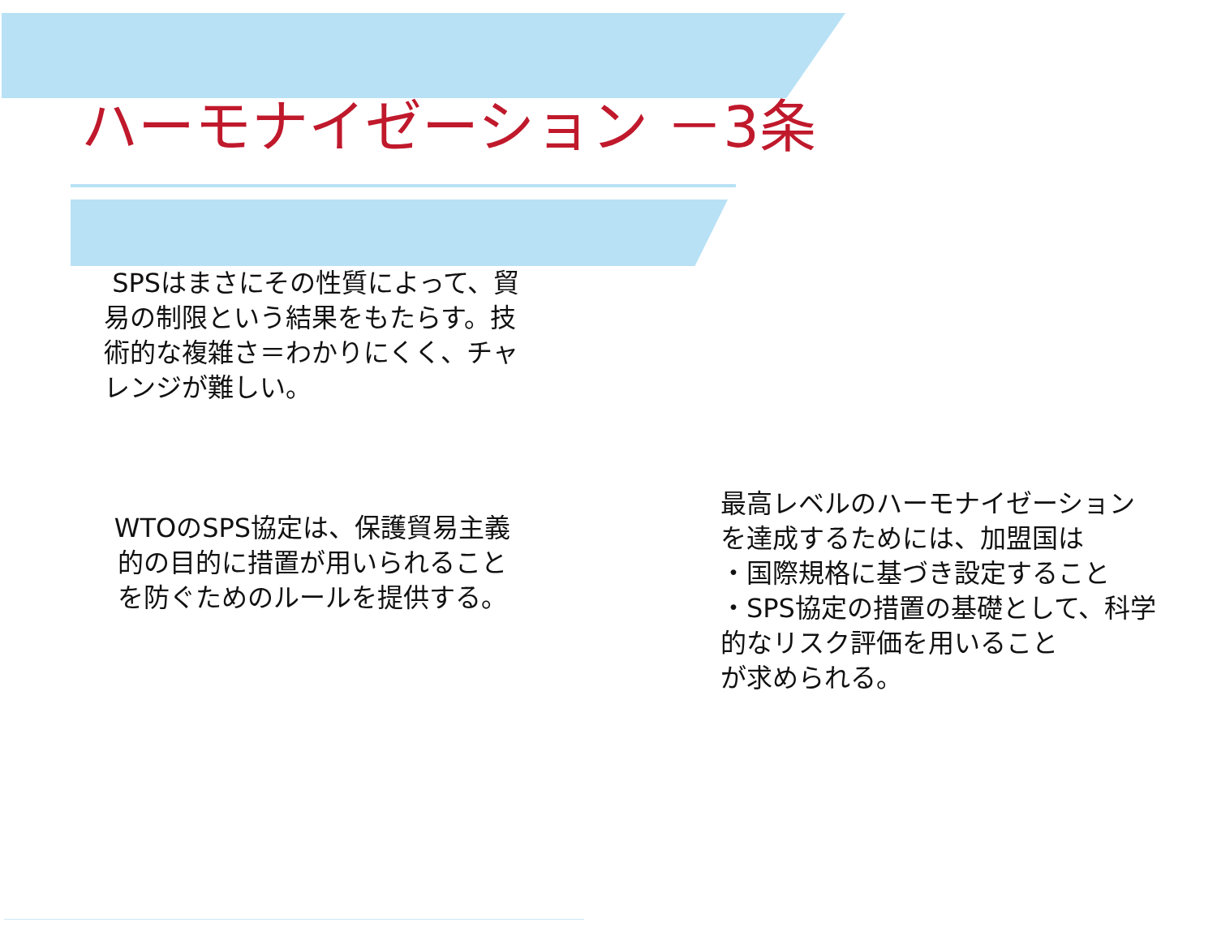ハーモナイゼーション －3条
SPSはまさにその性質によって、貿易の制限という結果をもたらす。技術的な複雑さ＝わかりにくく、チャレンジが難しい。
WTOのSPS協定は、保護貿易主義的の目的に措置が用いられることを防ぐためのルールを提供する。
最高レベルのハーモナイゼーションを達成するためには、加盟国は
・国際規格に基づき設定すること
・SPS協定の措置の基礎として、科学的なリスク評価を用いること
が求められる。